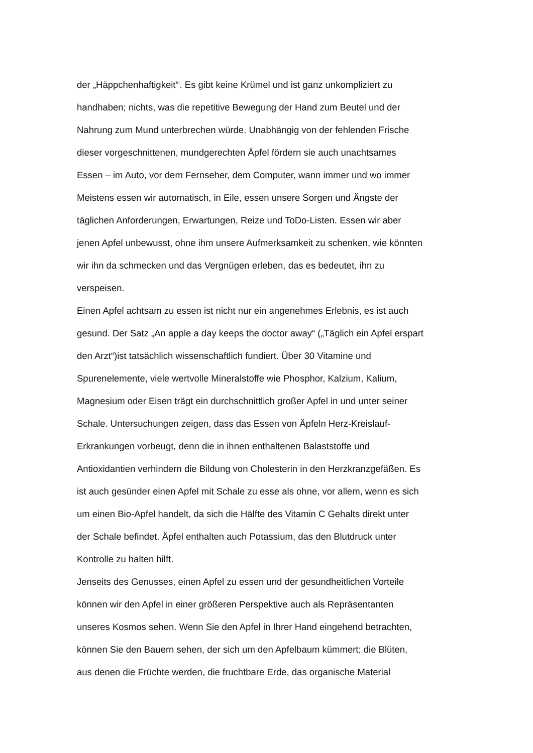der „Häppchenhaftigkeit“<sup>i</sup>. Es gibt keine Krümel und ist ganz unkompliziert zu
handhaben; nichts, was die repetitive Bewegung der Hand zum Beutel und der
Nahrung zum Mund unterbrechen würde. Unabhängig von der fehlenden Frische
dieser vorgeschnittenen, mundgerechten Äpfel fördern sie auch unachtsames
Essen – im Auto, vor dem Fernseher, dem Computer, wann immer und wo immer
Meistens essen wir automatisch, in Eile, essen unsere Sorgen und Ängste der
täglichen Anforderungen, Erwartungen, Reize und ToDo-Listen. Essen wir aber
jenen Apfel unbewusst, ohne ihm unsere Aufmerksamkeit zu schenken, wie könnten
wir ihn da schmecken und das Vergnügen erleben, das es bedeutet, ihn zu
verspeisen.
Einen Apfel achtsam zu essen ist nicht nur ein angenehmes Erlebnis, es ist auch
gesund. Der Satz „An apple a day keeps the doctor away“ („Täglich ein Apfel erspart
den Arzt“)ist tatsächlich wissenschaftlich fundiert. Über 30 Vitamine und
Spurenelemente, viele wertvolle Mineralstoffe wie Phosphor, Kalzium, Kalium,
Magnesium oder Eisen trägt ein durchschnittlich großer Apfel in und unter seiner
Schale. Untersuchungen zeigen, dass das Essen von Äpfeln Herz-Kreislauf-
Erkrankungen vorbeugt, denn die in ihnen enthaltenen Balaststoffe und
Antioxidantien verhindern die Bildung von Cholesterin in den Herzkranzgefäßen. Es
ist auch gesünder einen Apfel mit Schale zu esse als ohne, vor allem, wenn es sich
um einen Bio-Apfel handelt, da sich die Hälfte des Vitamin C Gehalts direkt unter
der Schale befindet. Äpfel enthalten auch Potassium, das den Blutdruck unter
Kontrolle zu halten hilft.
Jenseits des Genusses, einen Apfel zu essen und der gesundheitlichen Vorteile
können wir den Apfel in einer größeren Perspektive auch als Repräsentanten
unseres Kosmos sehen. Wenn Sie den Apfel in Ihrer Hand eingehend betrachten,
können Sie den Bauern sehen, der sich um den Apfelbaum kümmert; die Blüten,
aus denen die Früchte werden, die fruchtbare Erde, das organische Material